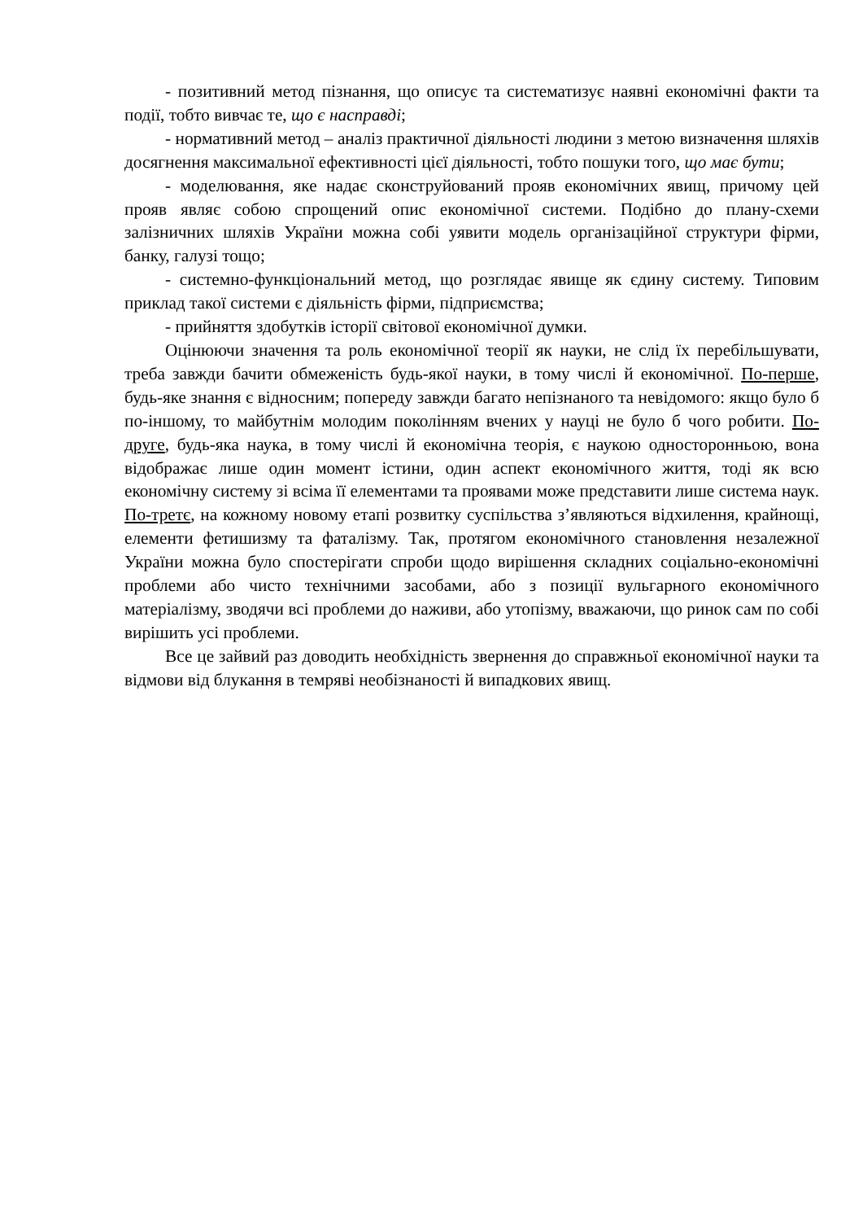- позитивний метод пізнання, що описує та систематизує наявні економічні факти та події, тобто вивчає те, що є насправді;
- нормативний метод – аналіз практичної діяльності людини з метою визначення шляхів досягнення максимальної ефективності цієї діяльності, тобто пошуки того, що має бути;
- моделювання, яке надає сконструйований прояв економічних явищ, причому цей прояв являє собою спрощений опис економічної системи. Подібно до плану-схеми залізничних шляхів України можна собі уявити модель організаційної структури фірми, банку, галузі тощо;
- системно-функціональний метод, що розглядає явище як єдину систему. Типовим приклад такої системи є діяльність фірми, підприємства;
- прийняття здобутків історії світової економічної думки.
Оцінюючи значення та роль економічної теорії як науки, не слід їх перебільшувати, треба завжди бачити обмеженість будь-якої науки, в тому числі й економічної. По-перше, будь-яке знання є відносним; попереду завжди багато непізнаного та невідомого: якщо було б по-іншому, то майбутнім молодим поколінням вчених у науці не було б чого робити. По-друге, будь-яка наука, в тому числі й економічна теорія, є наукою односторонньою, вона відображає лише один момент істини, один аспект економічного життя, тоді як всю економічну систему зі всіма її елементами та проявами може представити лише система наук. По-третє, на кожному новому етапі розвитку суспільства з’являються відхилення, крайнощі, елементи фетишизму та фаталізму. Так, протягом економічного становлення незалежної України можна було спостерігати спроби щодо вирішення складних соціально-економічні проблеми або чисто технічними засобами, або з позиції вульгарного економічного матеріалізму, зводячи всі проблеми до наживи, або утопізму, вважаючи, що ринок сам по собі вирішить усі проблеми.
Все це зайвий раз доводить необхідність звернення до справжньої економічної науки та відмови від блукання в темряві необізнаності й випадкових явищ.